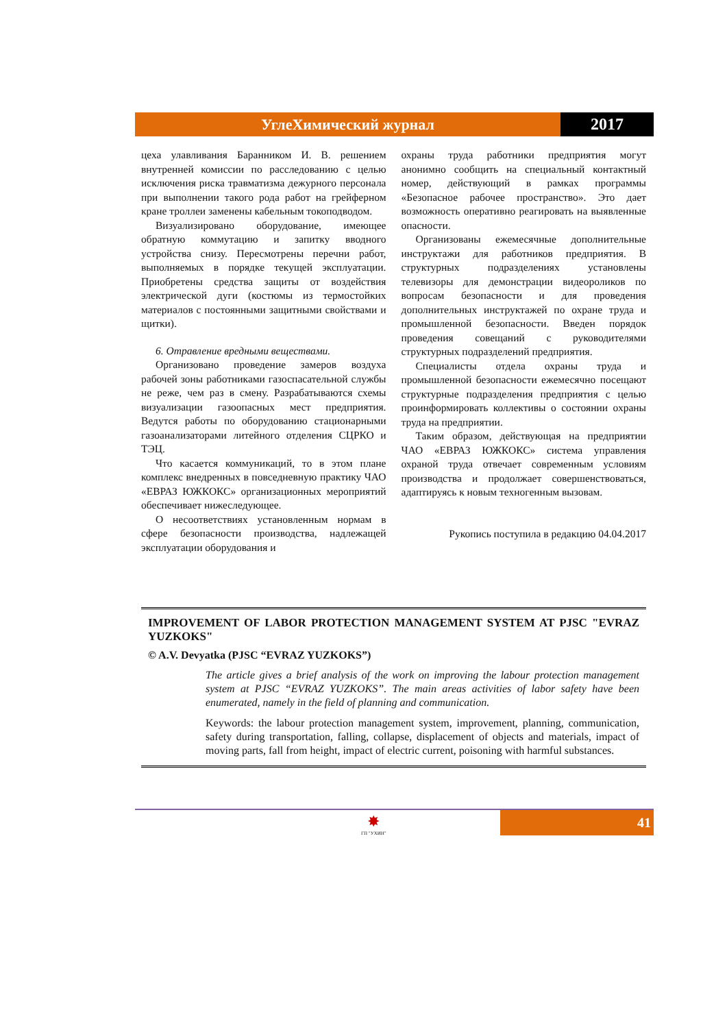УглеХимический журнал 2017
цеха улавливания Баранником И. В. решением внутренней комиссии по расследованию с целью исключения риска травматизма дежурного персонала при выполнении такого рода работ на грейферном кране троллеи заменены кабельным токоподводом.
Визуализировано оборудование, имеющее обратную коммутацию и запитку вводного устройства снизу. Пересмотрены перечни работ, выполняемых в порядке текущей эксплуатации. Приобретены средства защиты от воздействия электрической дуги (костюмы из термостойких материалов с постоянными защитными свойствами и щитки).
6. Отравление вредными веществами.
Организовано проведение замеров воздуха рабочей зоны работниками газоспасательной службы не реже, чем раз в смену. Разрабатываются схемы визуализации газоопасных мест предприятия. Ведутся работы по оборудованию стационарными газоанализаторами литейного отделения СЦРКО и ТЭЦ.
Что касается коммуникаций, то в этом плане комплекс внедренных в повседневную практику ЧАО «ЕВРАЗ ЮЖКОКС» организационных мероприятий обеспечивает нижеследующее.
О несоответствиях установленным нормам в сфере безопасности производства, надлежащей эксплуатации оборудования и
охраны труда работники предприятия могут анонимно сообщить на специальный контактный номер, действующий в рамках программы «Безопасное рабочее пространство». Это дает возможность оперативно реагировать на выявленные опасности.
Организованы ежемесячные дополнительные инструктажи для работников предприятия. В структурных подразделениях установлены телевизоры для демонстрации видеороликов по вопросам безопасности и для проведения дополнительных инструктажей по охране труда и промышленной безопасности. Введен порядок проведения совещаний с руководителями структурных подразделений предприятия.
Специалисты отдела охраны труда и промышленной безопасности ежемесячно посещают структурные подразделения предприятия с целью проинформировать коллективы о состоянии охраны труда на предприятии.
Таким образом, действующая на предприятии ЧАО «ЕВРАЗ ЮЖКОКС» система управления охраной труда отвечает современным условиям производства и продолжает совершенствоваться, адаптируясь к новым техногенным вызовам.
Рукопись поступила в редакцию 04.04.2017
IMPROVEMENT OF LABOR PROTECTION MANAGEMENT SYSTEM AT PJSC "EVRAZ YUZKOKS"
© A.V. Devyatka (PJSC “EVRAZ YUZKOKS”)
The article gives a brief analysis of the work on improving the labour protection management system at PJSC “EVRAZ YUZKOKS”. The main areas activities of labor safety have been enumerated, namely in the field of planning and communication.
Keywords: the labour protection management system, improvement, planning, communication, safety during transportation, falling, collapse, displacement of objects and materials, impact of moving parts, fall from height, impact of electric current, poisoning with harmful substances.
✸
ГП "УХИН"
41